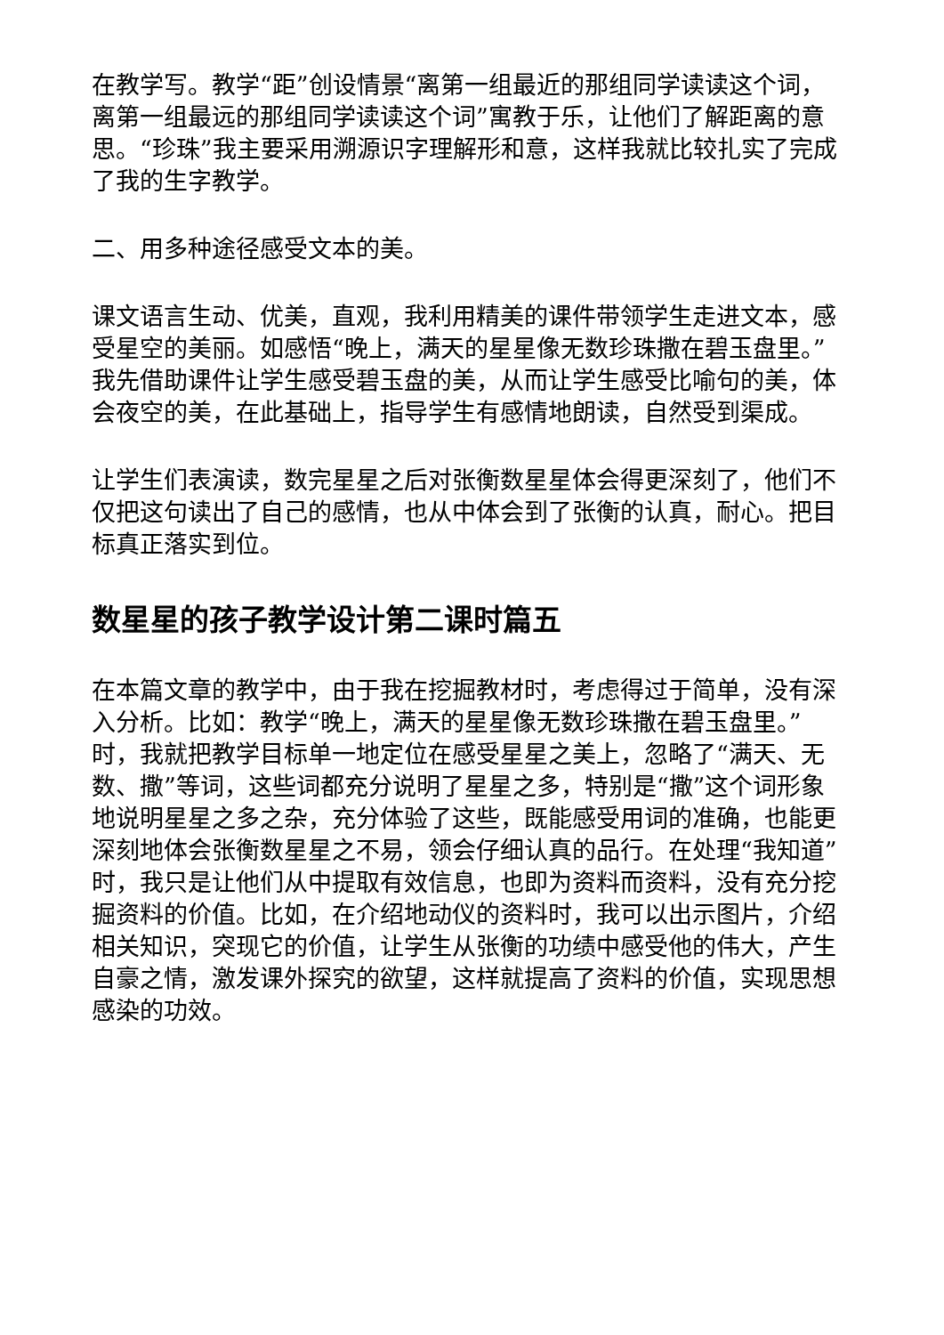在教学写。教学“距”创设情景“离第一组最近的那组同学读读这个词，离第一组最远的那组同学读读这个词”寓教于乐，让他们了解距离的意思。“珍珠”我主要采用溯源识字理解形和意，这样我就比较扎实了完成了我的生字教学。
二、用多种途径感受文本的美。
课文语言生动、优美，直观，我利用精美的课件带领学生走进文本，感受星空的美丽。如感悟“晚上，满天的星星像无数珍珠撒在碧玉盘里。”我先借助课件让学生感受碧玉盘的美，从而让学生感受比喻句的美，体会夜空的美，在此基础上，指导学生有感情地朗读，自然受到渠成。
让学生们表演读，数完星星之后对张衡数星星体会得更深刻了，他们不仅把这句读出了自己的感情，也从中体会到了张衡的认真，耐心。把目标真正落实到位。
数星星的孩子教学设计第二课时篇五
在本篇文章的教学中，由于我在挖掘教材时，考虑得过于简单，没有深入分析。比如：教学“晚上，满天的星星像无数珍珠撒在碧玉盘里。”时，我就把教学目标单一地定位在感受星星之美上，忽略了“满天、无数、撒”等词，这些词都充分说明了星星之多，特别是“撒”这个词形象地说明星星之多之杂，充分体验了这些，既能感受用词的准确，也能更深刻地体会张衡数星星之不易，领会仔细认真的品行。在处理“我知道”时，我只是让他们从中提取有效信息，也即为资料而资料，没有充分挖掘资料的价值。比如，在介绍地动仪的资料时，我可以出示图片，介绍相关知识，突现它的价值，让学生从张衡的功绩中感受他的伟大，产生自豪之情，激发课外探究的欲望，这样就提高了资料的价值，实现思想感染的功效。